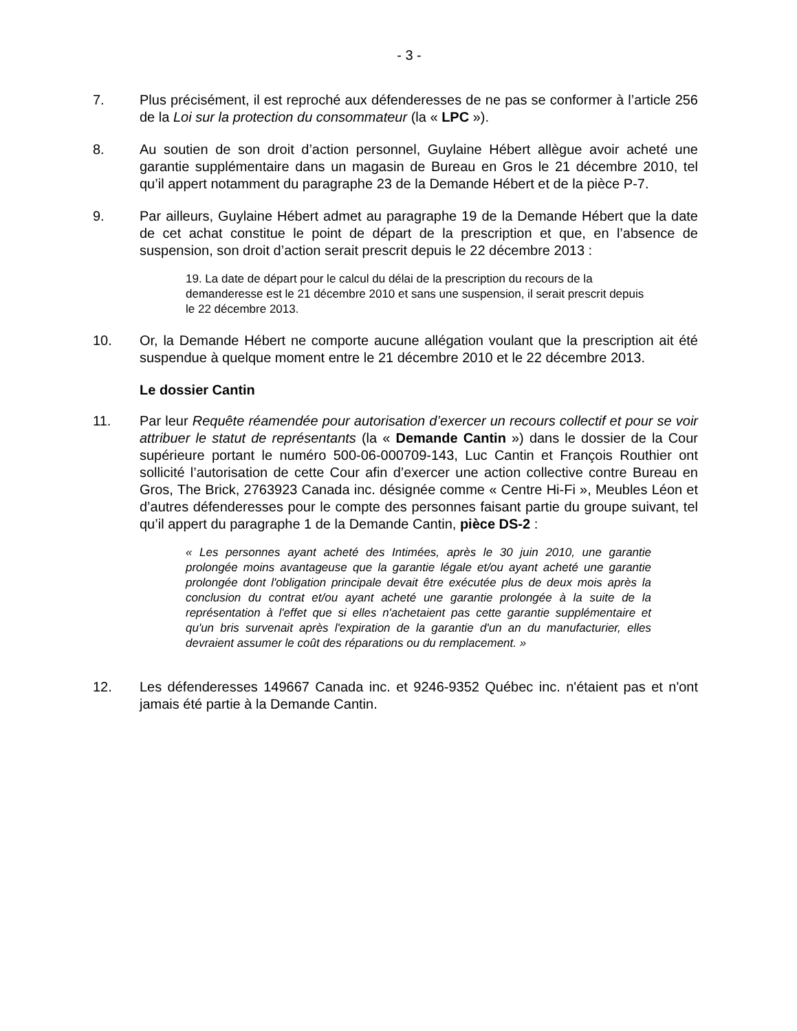- 3 -
7. Plus précisément, il est reproché aux défenderesses de ne pas se conformer à l’article 256 de la Loi sur la protection du consommateur (la « LPC »).
8. Au soutien de son droit d’action personnel, Guylaine Hébert allègue avoir acheté une garantie supplémentaire dans un magasin de Bureau en Gros le 21 décembre 2010, tel qu’il appert notamment du paragraphe 23 de la Demande Hébert et de la pièce P-7.
9. Par ailleurs, Guylaine Hébert admet au paragraphe 19 de la Demande Hébert que la date de cet achat constitue le point de départ de la prescription et que, en l’absence de suspension, son droit d’action serait prescrit depuis le 22 décembre 2013 :
19. La date de départ pour le calcul du délai de la prescription du recours de la demanderesse est le 21 décembre 2010 et sans une suspension, il serait prescrit depuis le 22 décembre 2013.
10. Or, la Demande Hébert ne comporte aucune allégation voulant que la prescription ait été suspendue à quelque moment entre le 21 décembre 2010 et le 22 décembre 2013.
Le dossier Cantin
11. Par leur Requête réamendée pour autorisation d’exercer un recours collectif et pour se voir attribuer le statut de représentants (la « Demande Cantin ») dans le dossier de la Cour supérieure portant le numéro 500-06-000709-143, Luc Cantin et François Routhier ont sollicité l’autorisation de cette Cour afin d’exercer une action collective contre Bureau en Gros, The Brick, 2763923 Canada inc. désignée comme « Centre Hi-Fi », Meubles Léon et d’autres défenderesses pour le compte des personnes faisant partie du groupe suivant, tel qu’il appert du paragraphe 1 de la Demande Cantin, pièce DS-2 :
« Les personnes ayant acheté des Intimées, après le 30 juin 2010, une garantie prolongée moins avantageuse que la garantie légale et/ou ayant acheté une garantie prolongée dont l'obligation principale devait être exécutée plus de deux mois après la conclusion du contrat et/ou ayant acheté une garantie prolongée à la suite de la représentation à l'effet que si elles n'achetaient pas cette garantie supplémentaire et qu'un bris survenait après l'expiration de la garantie d'un an du manufacturier, elles devraient assumer le coût des réparations ou du remplacement. »
12. Les défenderesses 149667 Canada inc. et 9246-9352 Québec inc. n'étaient pas et n'ont jamais été partie à la Demande Cantin.